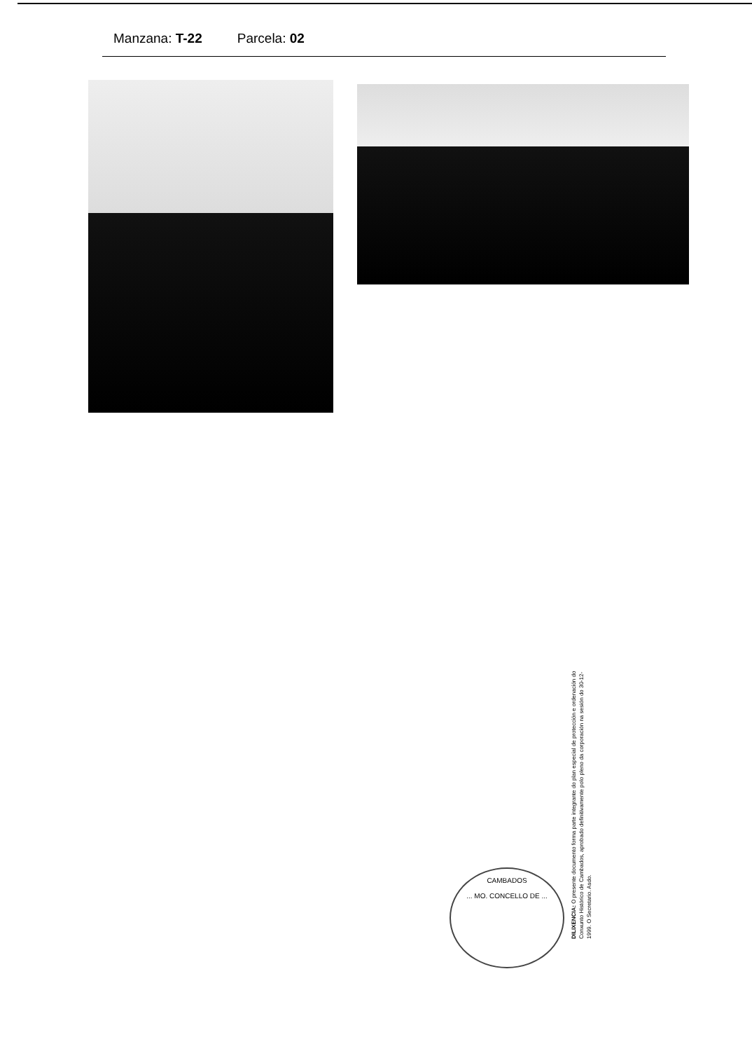Manzana: T-22 Parcela: 02
CAMBADOS
... MO. CONCELLO DE ...
DILIXENCIA: O presente documento forma parte integrante do plan especial de protección e ordenación do Conxunto Histórico de Cambados, aprobado definitivamente polo pleno da corporación na sesión do 30-12-1999. O Secretario. Asdo.